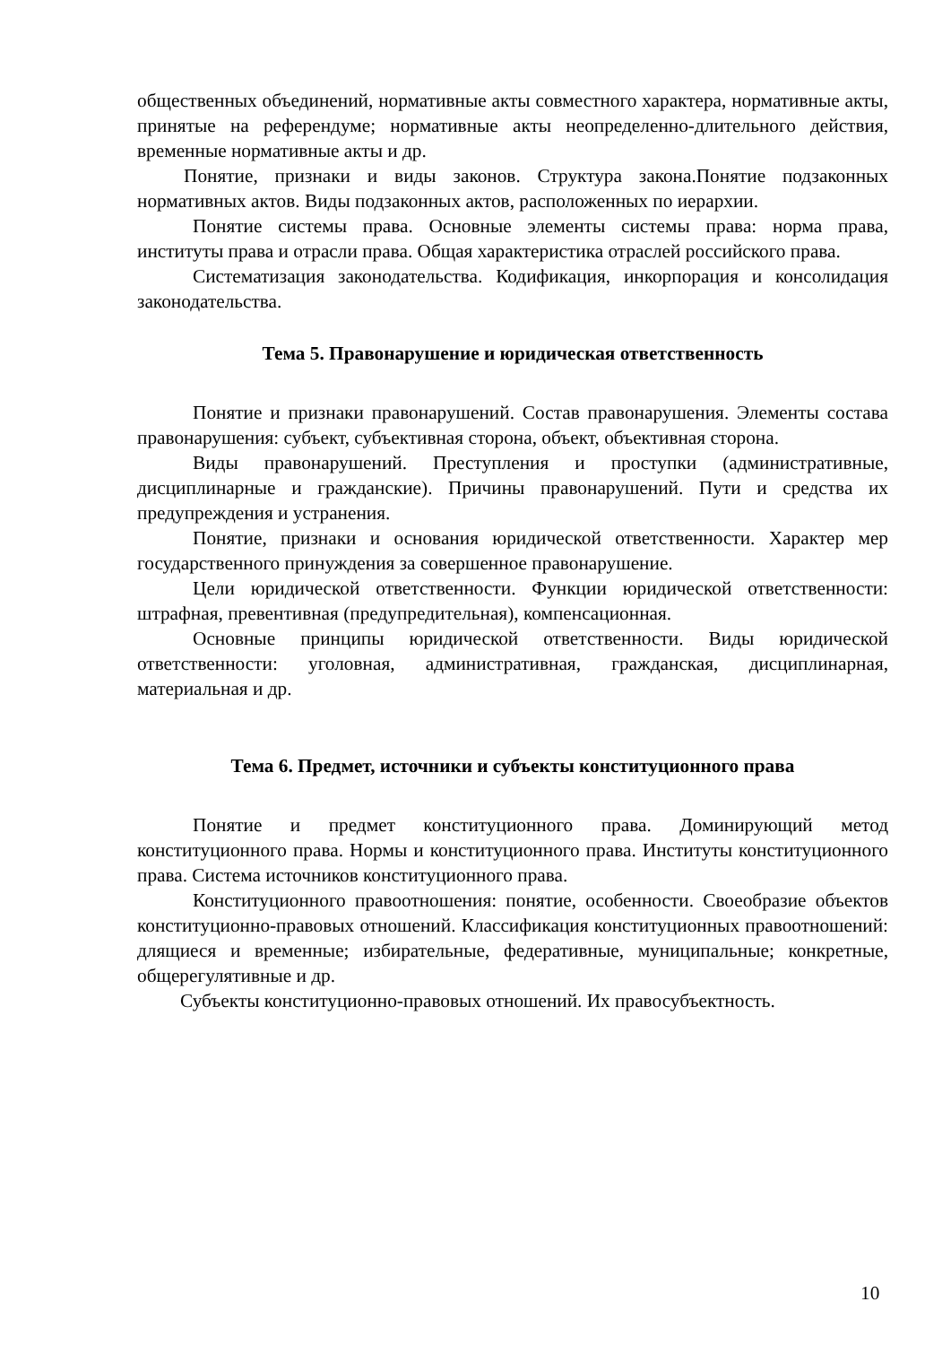общественных объединений, нормативные акты совместного характера, нормативные акты, принятые на референдуме; нормативные акты неопределенно-длительного действия, временные нормативные акты и др.
Понятие, признаки и виды законов. Структура закона.Понятие подзаконных нормативных актов. Виды подзаконных актов, расположенных по иерархии.
Понятие системы права. Основные элементы системы права: норма права, институты права и отрасли права. Общая характеристика отраслей российского права.
Систематизация законодательства. Кодификация, инкорпорация и консолидация законодательства.
Тема 5. Правонарушение и юридическая ответственность
Понятие и признаки правонарушений. Состав правонарушения. Элементы состава правонарушения: субъект, субъективная сторона, объект, объективная сторона.
Виды правонарушений. Преступления и проступки (административные, дисциплинарные и гражданские). Причины правонарушений. Пути и средства их предупреждения и устранения.
Понятие, признаки и основания юридической ответственности. Характер мер государственного принуждения за совершенное правонарушение.
Цели юридической ответственности. Функции юридической ответственности: штрафная, превентивная (предупредительная), компенсационная.
Основные принципы юридической ответственности. Виды юридической ответственности: уголовная, административная, гражданская, дисциплинарная, материальная и др.
Тема 6. Предмет, источники и субъекты конституционного права
Понятие и предмет конституционного права. Доминирующий метод конституционного права. Нормы и конституционного права. Институты конституционного права. Система источников конституционного права.
Конституционного правоотношения: понятие, особенности. Своеобразие объектов конституционно-правовых отношений. Классификация конституционных правоотношений: длящиеся и временные; избирательные, федеративные, муниципальные; конкретные, общерегулятивные и др.
Субъекты конституционно-правовых отношений. Их правосубъектность.
10